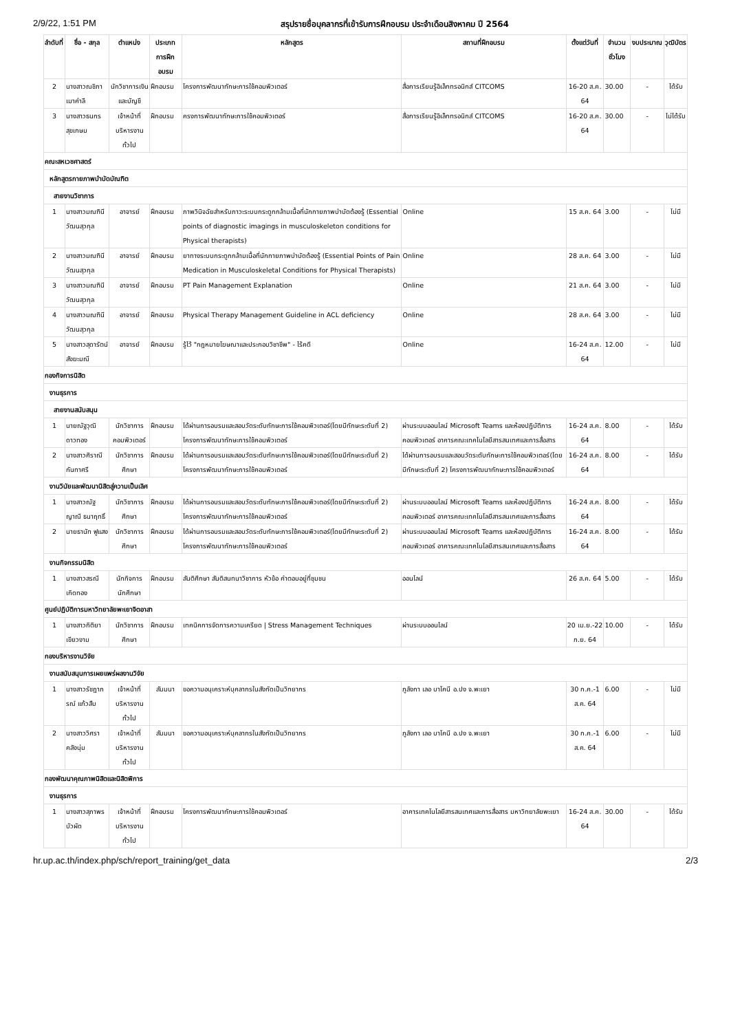2/9/22, 1:51 PM สรุปรายชื่อบุคลากรที่เข้ารับการฝึกอบรม ประจำเดือนสิงหาคม ปี 2564
| ลำดับที่ | ชื่อ - สกุล | ตำแหน่ง | ประเภทการฝึกอบรม | หลักสูตร | สถานที่ฝึกอบรม | ตั้งแต่วันที่ | จำนวนชั่วโมง | งบประมาณ | วุฒิบัตร |
| --- | --- | --- | --- | --- | --- | --- | --- | --- | --- |
| 2 | นางสาวณชิภา เมาคำลี | นักวิชาการเงินและบัญชี | ฝึกอบรม | โครงการพัฒนาทักษะการใช้คอมพิวเตอร์ | สื่อการเรียนรู้อิเล็กทรอนิกส์ CITCOMS | 16-20 ส.ค. 64 | 30.00 | - | ได้รับ |
| 3 | นางสาวธนกร สุขเกษม | เจ้าหน้าที่บริหารงานทั่วไป | ฝึกอบรม | ครงการพัฒนาทักษะการใช้คอมพิวเตอร์ | สื่อการเรียนรู้อิเล็กทรอนิกส์ CITCOMS | 16-20 ส.ค. 64 | 30.00 | - | ไม่ได้รับ |
| คณะสหเวชศาสตร์ | | | | | | | | | |
| หลักสูตรกายภาพบำบัดบัณฑิต | | | | | | | | | |
| สายงานวิชาการ | | | | | | | | | |
| 1 | นางสาวมณฑินี วัฒนสุวกุล | อาจารย์ | ฝึกอบรม | ภาพวินิจฉัยสำหรับภาวะระบบกระดูกกล้ามเนื้อที่นักกายภาพบำบัดต้องรู้ (Essential points of diagnostic imagings in musculoskeleton conditions for Physical therapists) | Online | 15 ส.ค. 64 | 3.00 | - | ไม่มี |
| 2 | นางสาวมณฑินี วัฒนสุวกุล | อาจารย์ | ฝึกอบรม | ยาทางระบบกระดูกกล้ามเนื้อที่นักกายภาพบำบัดต้องรู้ (Essential Points of Pain Medication in Musculoskeletal Conditions for Physical Therapists) | Online | 28 ส.ค. 64 | 3.00 | - | ไม่มี |
| 3 | นางสาวมณฑินี วัฒนสุวกุล | อาจารย์ | ฝึกอบรม | PT Pain Management Explanation | Online | 21 ส.ค. 64 | 3.00 | - | ไม่มี |
| 4 | นางสาวมณฑินี วัฒนสุวกุล | อาจารย์ | ฝึกอบรม | Physical Therapy Management Guideline in ACL deficiency | Online | 28 ส.ค. 64 | 3.00 | - | ไม่มี |
| 5 | นางสาวสุดารัตน์ สังฆะมณี | อาจารย์ | ฝึกอบรม | รู้ไว้ "กฎหมายโฆษณาและประกอบวิชาชีพ" - ไร้คดี | Online | 16-24 ส.ค. 64 | 12.00 | - | ไม่มี |
| กองกิจการนิสิต | | | | | | | | | |
| งานธุรการ | | | | | | | | | |
| สายงานสนับสนุน | | | | | | | | | |
| 1 | นายณัฐวุฒิ ดาวทอง | นักวิชาการคอมพิวเตอร์ | ฝึกอบรม | ได้ผ่านการอบรมและสอบวัดระดับทักษะการใช้คอมพิวเตอร์(โดยมีทักษะระดับที่ 2) โครงการพัฒนาทักษะการใช้คอมพิวเตอร์ | ผ่านระบบออนไลน์ Microsoft Teams และห้องปฏิบัติการคอมพิวเตอร์ อาคารคณะเทคโนโลยีสารสนเทศและการสื่อสาร | 16-24 ส.ค. 64 | 8.00 | - | ได้รับ |
| 2 | นางสาวศิราณี กันทาศรี | นักวิชาการศึกษา | ฝึกอบรม | ได้ผ่านการอบรมและสอบวัดระดับทักษะการใช้คอมพิวเตอร์(โดยมีทักษะระดับที่ 2) โครงการพัฒนาทักษะการใช้คอมพิวเตอร์ | ได้ผ่านการอบรมและสอบวัดระดับทักษะการใช้คอมพิวเตอร์(โดยมีทักษะระดับที่ 2) โครงการพัฒนาทักษะการใช้คอมพิวเตอร์ | 16-24 ส.ค. 64 | 8.00 | - | ได้รับ |
| งานวินัยและพัฒนานิสิตสู่ความเป็นเลิศ | | | | | | | | | |
| 1 | นางสาวณัฐญาณี ธนาฤทธิ์ | นักวิชาการศึกษา | ฝึกอบรม | ได้ผ่านการอบรมและสอบวัดระดับทักษะการใช้คอมพิวเตอร์(โดยมีทักษะระดับที่ 2) โครงการพัฒนาทักษะการใช้คอมพิวเตอร์ | ผ่านระบบออนไลน์ Microsoft Teams และห้องปฏิบัติการคอมพิวเตอร์ อาคารคณะเทคโนโลยีสารสนเทศและการสื่อสาร | 16-24 ส.ค. 64 | 8.00 | - | ได้รับ |
| 2 | นายธานัท ฟูแสง | นักวิชาการศึกษา | ฝึกอบรม | ได้ผ่านการอบรมและสอบวัดระดับทักษะการใช้คอมพิวเตอร์(โดยมีทักษะระดับที่ 2) โครงการพัฒนาทักษะการใช้คอมพิวเตอร์ | ผ่านระบบออนไลน์ Microsoft Teams และห้องปฏิบัติการคอมพิวเตอร์ อาคารคณะเทคโนโลยีสารสนเทศและการสื่อสาร | 16-24 ส.ค. 64 | 8.00 | - | ได้รับ |
| งานกิจกรรมนิสิต | | | | | | | | | |
| 1 | นางสาวสรณี เกิดทอง | นักกิจการนักศึกษา | ฝึกอบรม | สันติศึกษา สันติสนทนาวิชาการ หัวข้อ คำตอบอยู่ที่ชุมชน | ออนไลน์ | 26 ส.ค. 64 | 5.00 | - | ได้รับ |
| ศูนย์ปฏิบัติการมหาวิทยาลัยพะเยาจิตอาสา | | | | | | | | | |
| 1 | นางสาวกิติยา เขียวงาม | นักวิชาการศึกษา | ฝึกอบรม | เทคนิคการจัดการความเครียด / Stress Management Techniques | ผ่านระบบออนไลน์ | 20 เม.ย.-22 ก.ย. 64 | 10.00 | - | ได้รับ |
| กองบริหารงานวิจัย | | | | | | | | | |
| งานสนับสนุนการเผยแพร่ผลงานวิจัย | | | | | | | | | |
| 1 | นางสาวรัชฎาภรณ์ แก้วสืบ | เจ้าหน้าที่บริหารงานทั่วไป | สัมมนา | ขอความอนุเคราะห์บุคลากรในสังกัดเป็นวิทยากร | ภูลังกา เลอ บาโคนี อ.ปง จ.พะเยา | 30 ก.ค.-1 ส.ค. 64 | 6.00 | - | ไม่มี |
| 2 | นางสาววิศรา คลังนุ่ม | เจ้าหน้าที่บริหารงานทั่วไป | สัมมนา | ขอความอนุเคราะห์บุคลากรในสังกัดเป็นวิทยากร | ภูลังกา เลอ บาโคนี อ.ปง จ.พะเยา | 30 ก.ค.-1 ส.ค. 64 | 6.00 | - | ไม่มี |
| กองพัฒนาคุณภาพนิสิตและนิสิตพิการ | | | | | | | | | |
| งานธุรการ | | | | | | | | | |
| 1 | นางสาวสุภาพร บัวผัด | เจ้าหน้าที่บริหารงานทั่วไป | ฝึกอบรม | โครงการพัฒนาทักษะการใช้คอมพิวเตอร์ | อาคารเทคโนโลยีสารสนเทศและการสื่อสาร มหาวิทยาลัยพะเยา | 16-24 ส.ค. 64 | 30.00 | - | ได้รับ |
hr.up.ac.th/index.php/sch/report_training/get_data 2/3